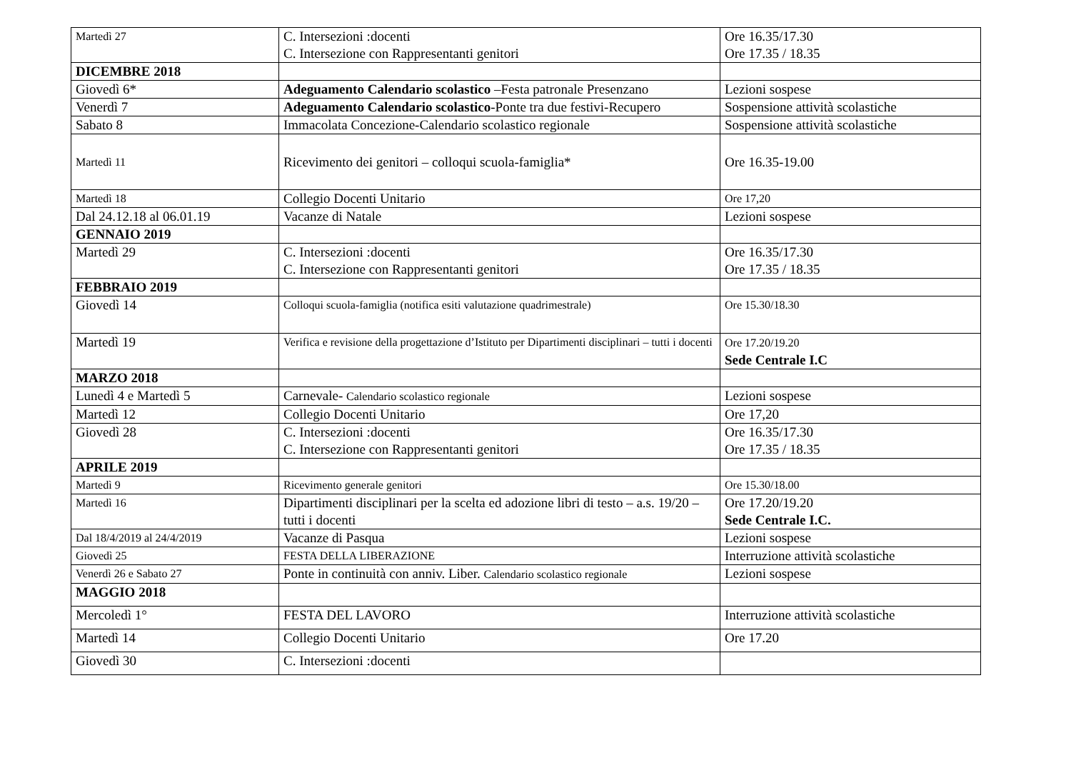| Martedì 27 | C. Intersezioni :docenti C. Intersezione con Rappresentanti genitori | Ore 16.35/17.30 Ore 17.35 / 18.35 |
| DICEMBRE 2018 | | |
| Giovedì 6* | Adeguamento Calendario scolastico –Festa patronale Presenzano | Lezioni sospese |
| Venerdì 7 | Adeguamento Calendario scolastico -Ponte tra due festivi-Recupero | Sospensione attività scolastiche |
| Sabato 8 | Immacolata Concezione-Calendario scolastico regionale | Sospensione attività scolastiche |
| Martedì 11 | Ricevimento dei genitori – colloqui scuola-famiglia* | Ore 16.35-19.00 |
| Martedì 18 | Collegio Docenti Unitario | Ore 17,20 |
| Dal 24.12.18 al 06.01.19 | Vacanze di Natale | Lezioni sospese |
| GENNAIO 2019 | | |
| Martedì 29 | C. Intersezioni :docenti C. Intersezione con Rappresentanti genitori | Ore 16.35/17.30 Ore 17.35 / 18.35 |
| FEBBRAIO 2019 | | |
| Giovedì 14 | Colloqui scuola-famiglia (notifica esiti valutazione quadrimestrale) | Ore 15.30/18.30 |
| Martedì 19 | Verifica e revisione della progettazione d’Istituto per Dipartimenti disciplinari – tutti i docenti | Ore 17.20/19.20 Sede Centrale I.C |
| MARZO 2018 | | |
| Lunedì 4 e Martedì 5 | Carnevale- Calendario scolastico regionale | Lezioni sospese |
| Martedì 12 | Collegio Docenti Unitario | Ore 17,20 |
| Giovedì 28 | C. Intersezioni :docenti C. Intersezione con Rappresentanti genitori | Ore 16.35/17.30 Ore 17.35 / 18.35 |
| APRILE 2019 | | |
| Martedì 9 | Ricevimento generale genitori | Ore 15.30/18.00 |
| Martedì 16 | Dipartimenti disciplinari per la scelta ed adozione libri di testo – a.s. 19/20 – tutti i docenti | Ore 17.20/19.20 Sede Centrale I.C. |
| Dal 18/4/2019 al 24/4/2019 | Vacanze di Pasqua | Lezioni sospese |
| Giovedì 25 | FESTA DELLA LIBERAZIONE | Interruzione attività scolastiche |
| Venerdì 26 e Sabato 27 | Ponte in continuità con anniv. Liber. Calendario scolastico regionale | Lezioni sospese |
| MAGGIO 2018 | | |
| Mercoledì 1° | FESTA DEL LAVORO | Interruzione attività scolastiche |
| Martedì 14 | Collegio Docenti Unitario | Ore 17.20 |
| Giovedì 30 | C. Intersezioni :docenti | |